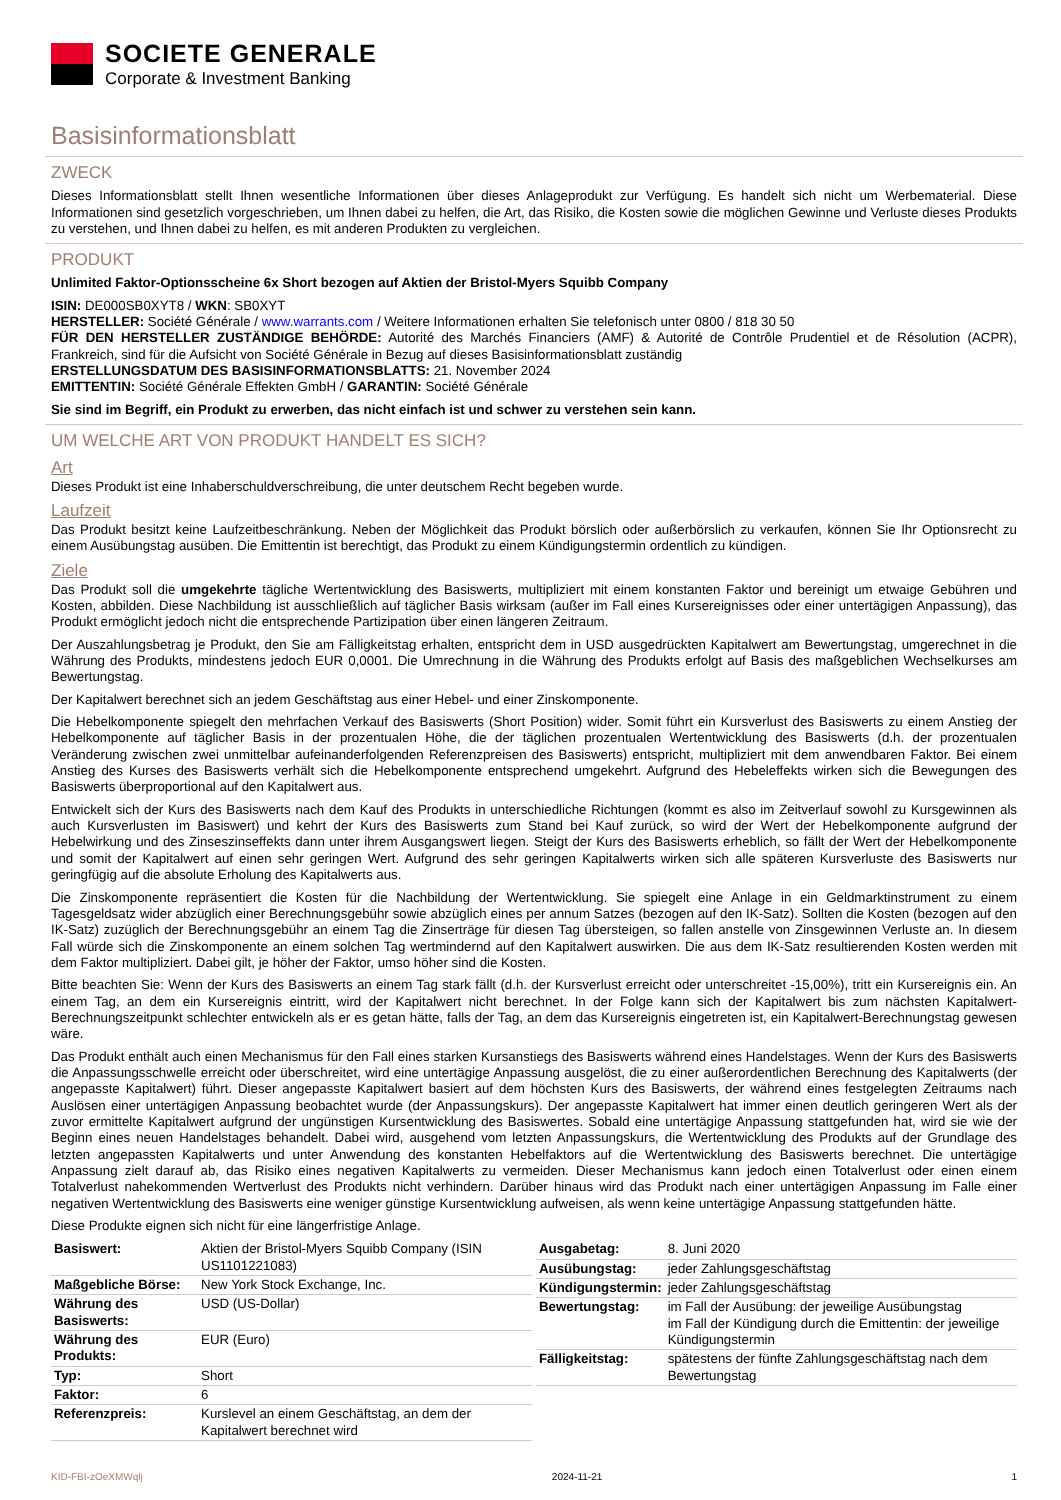SOCIETE GENERALE
Corporate & Investment Banking
Basisinformationsblatt
ZWECK
Dieses Informationsblatt stellt Ihnen wesentliche Informationen über dieses Anlageprodukt zur Verfügung. Es handelt sich nicht um Werbematerial. Diese Informationen sind gesetzlich vorgeschrieben, um Ihnen dabei zu helfen, die Art, das Risiko, die Kosten sowie die möglichen Gewinne und Verluste dieses Produkts zu verstehen, und Ihnen dabei zu helfen, es mit anderen Produkten zu vergleichen.
PRODUKT
Unlimited Faktor-Optionsscheine 6x Short bezogen auf Aktien der Bristol-Myers Squibb Company
ISIN: DE000SB0XYT8 / WKN: SB0XYT
HERSTELLER: Société Générale / www.warrants.com / Weitere Informationen erhalten Sie telefonisch unter 0800 / 818 30 50
FÜR DEN HERSTELLER ZUSTÄNDIGE BEHÖRDE: Autorité des Marchés Financiers (AMF) & Autorité de Contrôle Prudentiel et de Résolution (ACPR), Frankreich, sind für die Aufsicht von Société Générale in Bezug auf dieses Basisinformationsblatt zuständig
ERSTELLUNGSDATUM DES BASISINFORMATIONSBLATTS: 21. November 2024
EMITTENTIN: Société Générale Effekten GmbH / GARANTIN: Société Générale
Sie sind im Begriff, ein Produkt zu erwerben, das nicht einfach ist und schwer zu verstehen sein kann.
UM WELCHE ART VON PRODUKT HANDELT ES SICH?
Art
Dieses Produkt ist eine Inhaberschuldverschreibung, die unter deutschem Recht begeben wurde.
Laufzeit
Das Produkt besitzt keine Laufzeitbeschränkung. Neben der Möglichkeit das Produkt börslich oder außerbörslich zu verkaufen, können Sie Ihr Optionsrecht zu einem Ausübungstag ausüben. Die Emittentin ist berechtigt, das Produkt zu einem Kündigungstermin ordentlich zu kündigen.
Ziele
Das Produkt soll die umgekehrte tägliche Wertentwicklung des Basiswerts, multipliziert mit einem konstanten Faktor und bereinigt um etwaige Gebühren und Kosten, abbilden. Diese Nachbildung ist ausschließlich auf täglicher Basis wirksam (außer im Fall eines Kursereignisses oder einer untertägigen Anpassung), das Produkt ermöglicht jedoch nicht die entsprechende Partizipation über einen längeren Zeitraum.
Der Auszahlungsbetrag je Produkt, den Sie am Fälligkeitstag erhalten, entspricht dem in USD ausgedrückten Kapitalwert am Bewertungstag, umgerechnet in die Währung des Produkts, mindestens jedoch EUR 0,0001. Die Umrechnung in die Währung des Produkts erfolgt auf Basis des maßgeblichen Wechselkurses am Bewertungstag.
Der Kapitalwert berechnet sich an jedem Geschäftstag aus einer Hebel- und einer Zinskomponente.
Die Hebelkomponente spiegelt den mehrfachen Verkauf des Basiswerts (Short Position) wider. Somit führt ein Kursverlust des Basiswerts zu einem Anstieg der Hebelkomponente auf täglicher Basis in der prozentualen Höhe, die der täglichen prozentualen Wertentwicklung des Basiswerts (d.h. der prozentualen Veränderung zwischen zwei unmittelbar aufeinanderfolgenden Referenzpreisen des Basiswerts) entspricht, multipliziert mit dem anwendbaren Faktor. Bei einem Anstieg des Kurses des Basiswerts verhält sich die Hebelkomponente entsprechend umgekehrt. Aufgrund des Hebeleffekts wirken sich die Bewegungen des Basiswerts überproportional auf den Kapitalwert aus.
Entwickelt sich der Kurs des Basiswerts nach dem Kauf des Produkts in unterschiedliche Richtungen (kommt es also im Zeitverlauf sowohl zu Kursgewinnen als auch Kursverlusten im Basiswert) und kehrt der Kurs des Basiswerts zum Stand bei Kauf zurück, so wird der Wert der Hebelkomponente aufgrund der Hebelwirkung und des Zinseszinseffekts dann unter ihrem Ausgangswert liegen. Steigt der Kurs des Basiswerts erheblich, so fällt der Wert der Hebelkomponente und somit der Kapitalwert auf einen sehr geringen Wert. Aufgrund des sehr geringen Kapitalwerts wirken sich alle späteren Kursverluste des Basiswerts nur geringfügig auf die absolute Erholung des Kapitalwerts aus.
Die Zinskomponente repräsentiert die Kosten für die Nachbildung der Wertentwicklung. Sie spiegelt eine Anlage in ein Geldmarktinstrument zu einem Tagesgeldsatz wider abzüglich einer Berechnungsgebühr sowie abzüglich eines per annum Satzes (bezogen auf den IK-Satz). Sollten die Kosten (bezogen auf den IK-Satz) zuzüglich der Berechnungsgebühr an einem Tag die Zinserträge für diesen Tag übersteigen, so fallen anstelle von Zinsgewinnen Verluste an. In diesem Fall würde sich die Zinskomponente an einem solchen Tag wertmindernd auf den Kapitalwert auswirken. Die aus dem IK-Satz resultierenden Kosten werden mit dem Faktor multipliziert. Dabei gilt, je höher der Faktor, umso höher sind die Kosten.
Bitte beachten Sie: Wenn der Kurs des Basiswerts an einem Tag stark fällt (d.h. der Kursverlust erreicht oder unterschreitet -15,00%), tritt ein Kursereignis ein. An einem Tag, an dem ein Kursereignis eintritt, wird der Kapitalwert nicht berechnet. In der Folge kann sich der Kapitalwert bis zum nächsten Kapitalwert-Berechnungszeitpunkt schlechter entwickeln als er es getan hätte, falls der Tag, an dem das Kursereignis eingetreten ist, ein Kapitalwert-Berechnungstag gewesen wäre.
Das Produkt enthält auch einen Mechanismus für den Fall eines starken Kursanstiegs des Basiswerts während eines Handelstages. Wenn der Kurs des Basiswerts die Anpassungsschwelle erreicht oder überschreitet, wird eine untertägige Anpassung ausgelöst, die zu einer außerordentlichen Berechnung des Kapitalwerts (der angepasste Kapitalwert) führt. Dieser angepasste Kapitalwert basiert auf dem höchsten Kurs des Basiswerts, der während eines festgelegten Zeitraums nach Auslösen einer untertägigen Anpassung beobachtet wurde (der Anpassungskurs). Der angepasste Kapitalwert hat immer einen deutlich geringeren Wert als der zuvor ermittelte Kapitalwert aufgrund der ungünstigen Kursentwicklung des Basiswertes. Sobald eine untertägige Anpassung stattgefunden hat, wird sie wie der Beginn eines neuen Handelstages behandelt. Dabei wird, ausgehend vom letzten Anpassungskurs, die Wertentwicklung des Produkts auf der Grundlage des letzten angepassten Kapitalwerts und unter Anwendung des konstanten Hebelfaktors auf die Wertentwicklung des Basiswerts berechnet. Die untertägige Anpassung zielt darauf ab, das Risiko eines negativen Kapitalwerts zu vermeiden. Dieser Mechanismus kann jedoch einen Totalverlust oder einen einem Totalverlust nahekommenden Wertverlust des Produkts nicht verhindern. Darüber hinaus wird das Produkt nach einer untertägigen Anpassung im Falle einer negativen Wertentwicklung des Basiswerts eine weniger günstige Kursentwicklung aufweisen, als wenn keine untertägige Anpassung stattgefunden hätte.
Diese Produkte eignen sich nicht für eine längerfristige Anlage.
| Basiswert: | Aktien der Bristol-Myers Squibb Company (ISIN US1101221083) |
| Maßgebliche Börse: | New York Stock Exchange, Inc. |
| Währung des Basiswerts: | USD (US-Dollar) |
| Währung des Produkts: | EUR (Euro) |
| Typ: | Short |
| Faktor: | 6 |
| Referenzpreis: | Kurslevel an einem Geschäftstag, an dem der Kapitalwert berechnet wird |
| Ausgabetag: | 8. Juni 2020 |
| Ausübungstag: | jeder Zahlungsgeschäftstag |
| Kündigungstermin: | jeder Zahlungsgeschäftstag |
| Bewertungstag: | im Fall der Ausübung: der jeweilige Ausübungstag im Fall der Kündigung durch die Emittentin: der jeweilige Kündigungstermin |
| Fälligkeitstag: | spätestens der fünfte Zahlungsgeschäftstag nach dem Bewertungstag |
KID-FBI-zOeXMWqlj 2024-11-21 1